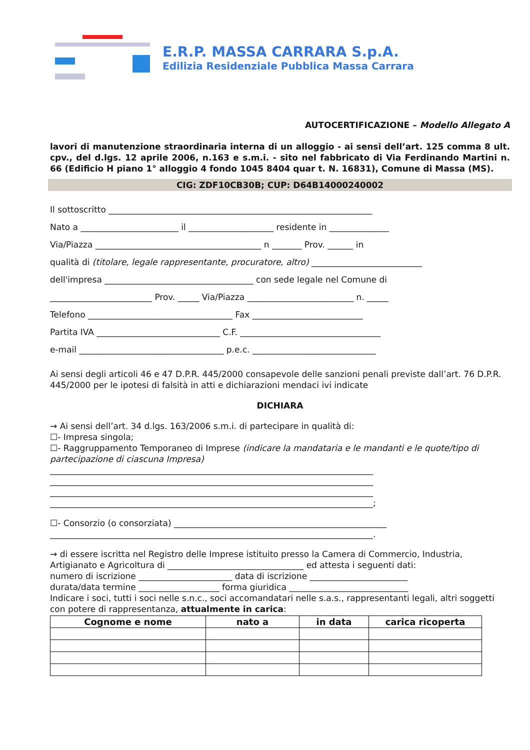E.R.P. MASSA CARRARA S.p.A.
Edilizia Residenziale Pubblica Massa Carrara
AUTOCERTIFICAZIONE – Modello Allegato A
lavori di manutenzione straordinaria interna di un alloggio - ai sensi dell’art. 125 comma 8 ult. cpv., del d.lgs. 12 aprile 2006, n.163 e s.m.i. - sito nel fabbricato di Via Ferdinando Martini n. 66 (Edificio H piano 1° alloggio 4 fondo 1045 8404 quar t. N. 16831), Comune di Massa (MS).
CIG: ZDF10CB30B; CUP: D64B14000240002
Il sottoscritto ______________________________________________________________
Nato a _______________________ il ____________________ residente in ______________
Via/Piazza _______________________________________ n _______ Prov. ______ in
qualità di (titolare, legale rappresentante, procuratore, altro) __________________________
dell'impresa ___________________________________ con sede legale nel Comune di
________________________ Prov. _____ Via/Piazza _________________________ n. _____
Telefono __________________________________ Fax __________________________
Partita IVA _____________________________ C.F. _________________________________
e-mail __________________________________ p.e.c. _____________________________
Ai sensi degli articoli 46 e 47 D.P.R. 445/2000 consapevole delle sanzioni penali previste dall’art. 76 D.P.R. 445/2000 per le ipotesi di falsità in atti e dichiarazioni mendaci ivi indicate
DICHIARA
→ Ai sensi dell’art. 34 d.lgs. 163/2006 s.m.i. di partecipare in qualità di:
☐- Impresa singola;
☐- Raggruppamento Temporaneo di Imprese (indicare la mandataria e le mandanti e le quote/tipo di partecipazione di ciascuna Impresa)
____________________________________________________________________________
____________________________________________________________________________
____________________________________________________________________________
____________________________________________________________________________;
☐- Consorzio (o consorziata) __________________________________________________
____________________________________________________________________________.
→ di essere iscritta nel Registro delle Imprese istituito presso la Camera di Commercio, Industria, Artigianato e Agricoltura di ________________________________ ed attesta i seguenti dati:
numero di iscrizione ______________________ data di iscrizione _______________________
durata/data termine ___________________ forma giuridica ____________________________
Indicare i soci, tutti i soci nelle s.n.c., soci accomandatari nelle s.a.s., rappresentanti legali, altri soggetti con potere di rappresentanza, attualmente in carica:
| Cognome e nome | nato a | in data | carica ricoperta |
| --- | --- | --- | --- |